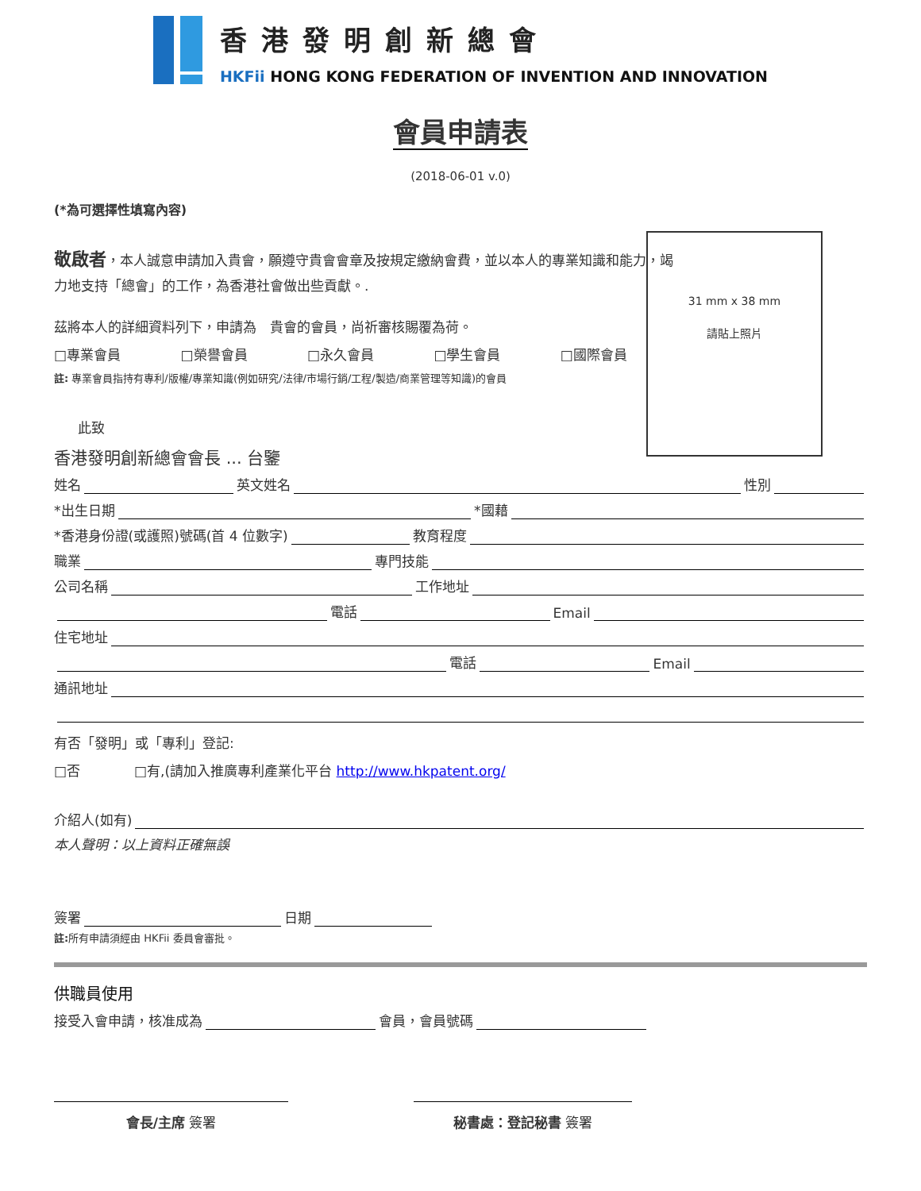香港發明創新總會
HKFii HONG KONG FEDERATION OF INVENTION AND INNOVATION
會員申請表
(2018-06-01 v.0)
(*為可選擇性填寫內容)
31 mm x 38 mm
請貼上照片
敬啟者，本人誠意申請加入貴會，願遵守貴會會章及按規定繳納會費，並以本人的專業知識和能力，竭力地支持「總會」的工作，為香港社會做出些貢獻。.
茲將本人的詳細資料列下，申請為　貴會的會員，尚祈審核賜覆為荷。
□專業會員 □榮譽會員 □永久會員 □學生會員 □國際會員
註: 專業會員指持有專利/版權/專業知識(例如研究/法律/市場行銷/工程/製造/商業管理等知識)的會員
此致
香港發明創新總會會長 ... 台鑒
姓名 英文姓名 性別
*出生日期 *國藉
*香港身份證(或護照)號碼(首 4 位數字) 教育程度
職業 專門技能
公司名稱 工作地址
電話 Email
住宅地址
電話 Email
通訊地址
有否「發明」或「專利」登記:
□否　　　　□有,(請加入推廣專利產業化平台 http://www.hkpatent.org/
介紹人(如有)
本人聲明：以上資料正確無誤
簽署 日期
註: 所有申請須經由 HKFii 委員會審批。
供職員使用
接受入會申請，核准成為 會員，會員號碼
會長/主席 簽署 秘書處：登記秘書 簽署